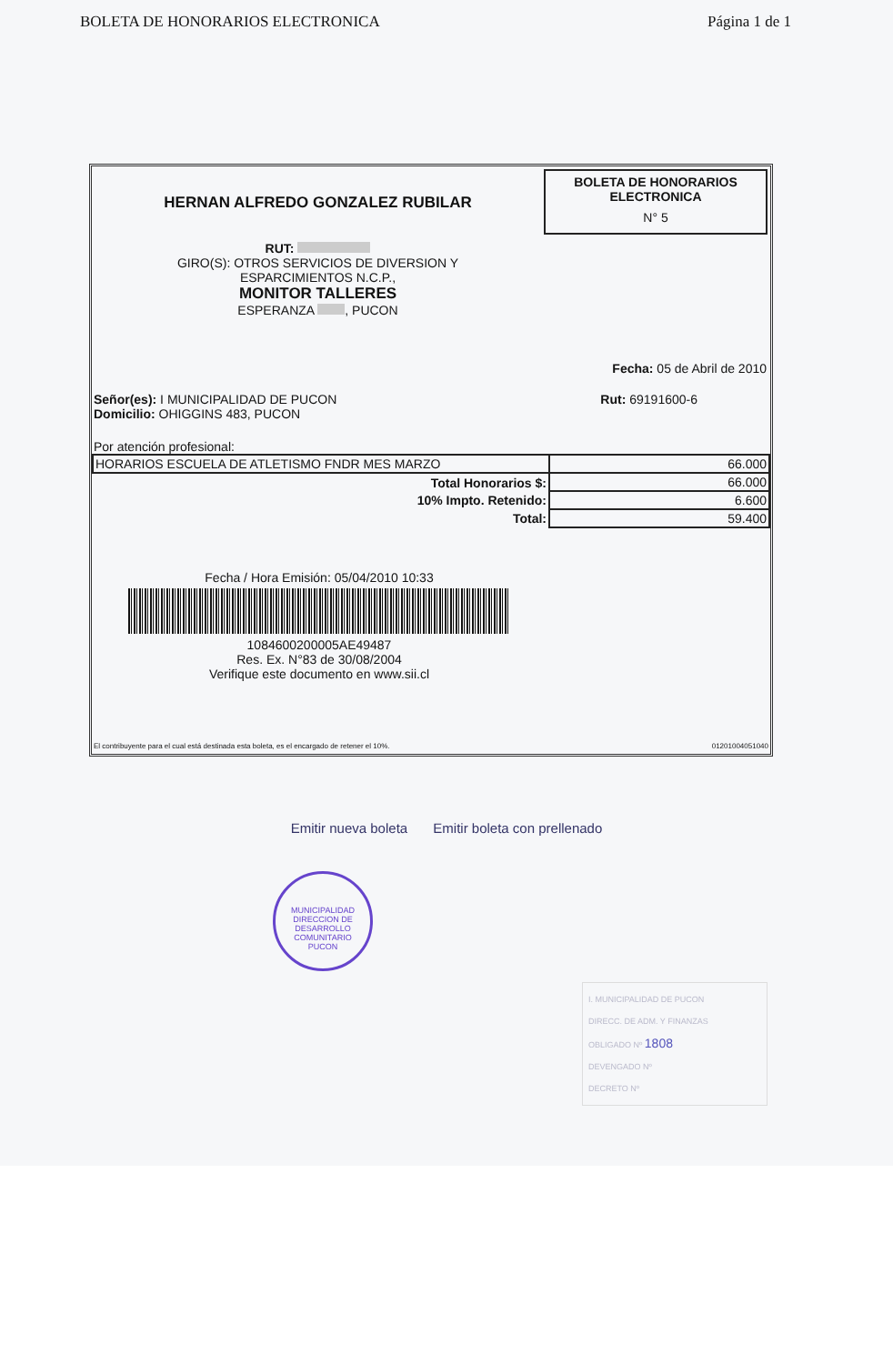BOLETA DE HONORARIOS ELECTRONICA Página 1 de 1
HERNAN ALFREDO GONZALEZ RUBILAR
RUT:
GIRO(S): OTROS SERVICIOS DE DIVERSION Y
ESPARCIMIENTOS N.C.P.,
MONITOR TALLERES
ESPERANZA , PUCON
BOLETA DE HONORARIOS
ELECTRONICA
N° 5
Fecha: 05 de Abril de 2010
Señor(es): I MUNICIPALIDAD DE PUCON
Domicilio: OHIGGINS 483, PUCON
Rut: 69191600-6
Por atención profesional:
| HORARIOS ESCUELA DE ATLETISMO FNDR MES MARZO | 66.000 |
| Total Honorarios $: | 66.000 |
| 10% Impto. Retenido: | 6.600 |
| Total: | 59.400 |
Fecha / Hora Emisión: 05/04/2010 10:33
1084600200005AE49487
Res. Ex. N°83 de 30/08/2004
Verifique este documento en www.sii.cl
El contribuyente para el cual está destinada esta boleta, es el encargado de retener el 10%. 01201004051040
Emitir nueva boleta Emitir boleta con prellenado
MUNICIPALIDAD
DIRECCION DE
DESARROLLO
COMUNITARIO
PUCON
I. MUNICIPALIDAD DE PUCON
DIRECC. DE ADM. Y FINANZAS
OBLIGADO Nº 1808
DEVENGADO Nº
DECRETO Nº